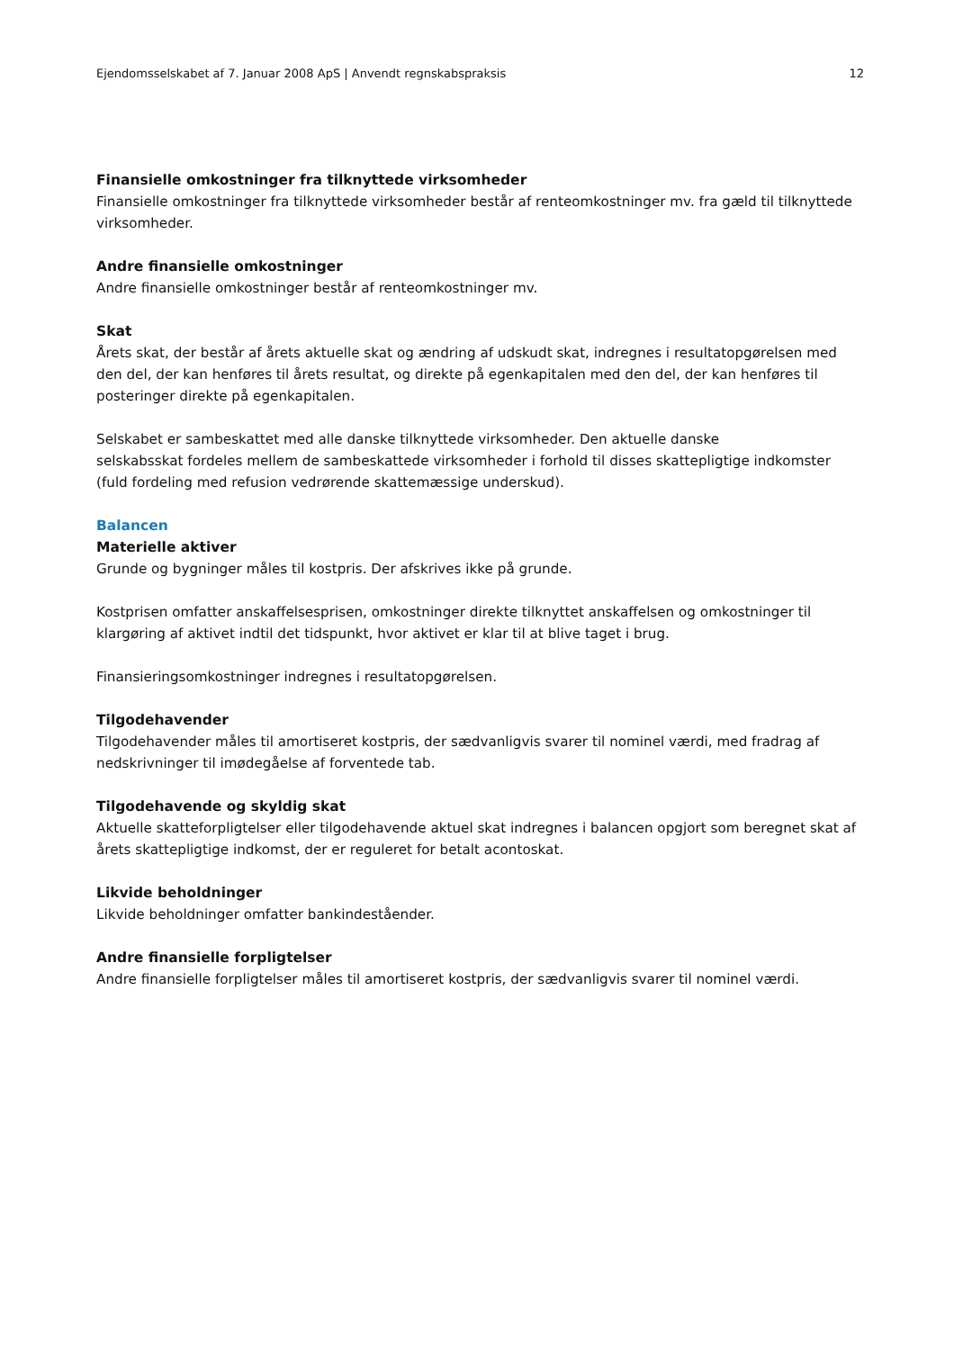Ejendomsselskabet af 7. Januar 2008 ApS | Anvendt regnskabspraksis 12
Finansielle omkostninger fra tilknyttede virksomheder
Finansielle omkostninger fra tilknyttede virksomheder består af renteomkostninger mv. fra gæld til tilknyttede virksomheder.
Andre finansielle omkostninger
Andre finansielle omkostninger består af renteomkostninger mv.
Skat
Årets skat, der består af årets aktuelle skat og ændring af udskudt skat, indregnes i resultatopgørelsen med den del, der kan henføres til årets resultat, og direkte på egenkapitalen med den del, der kan henføres til posteringer direkte på egenkapitalen.
Selskabet er sambeskattet med alle danske tilknyttede virksomheder. Den aktuelle danske
selskabsskat fordeles mellem de sambeskattede virksomheder i forhold til disses skattepligtige indkomster (fuld fordeling med refusion vedrørende skattemæssige underskud).
Balancen
Materielle aktiver
Grunde og bygninger måles til kostpris. Der afskrives ikke på grunde.
Kostprisen omfatter anskaffelsesprisen, omkostninger direkte tilknyttet anskaffelsen og omkostninger til klargøring af aktivet indtil det tidspunkt, hvor aktivet er klar til at blive taget i brug.
Finansieringsomkostninger indregnes i resultatopgørelsen.
Tilgodehavender
Tilgodehavender måles til amortiseret kostpris, der sædvanligvis svarer til nominel værdi, med fradrag af nedskrivninger til imødegåelse af forventede tab.
Tilgodehavende og skyldig skat
Aktuelle skatteforpligtelser eller tilgodehavende aktuel skat indregnes i balancen opgjort som beregnet skat af årets skattepligtige indkomst, der er reguleret for betalt acontoskat.
Likvide beholdninger
Likvide beholdninger omfatter bankindeståender.
Andre finansielle forpligtelser
Andre finansielle forpligtelser måles til amortiseret kostpris, der sædvanligvis svarer til nominel værdi.